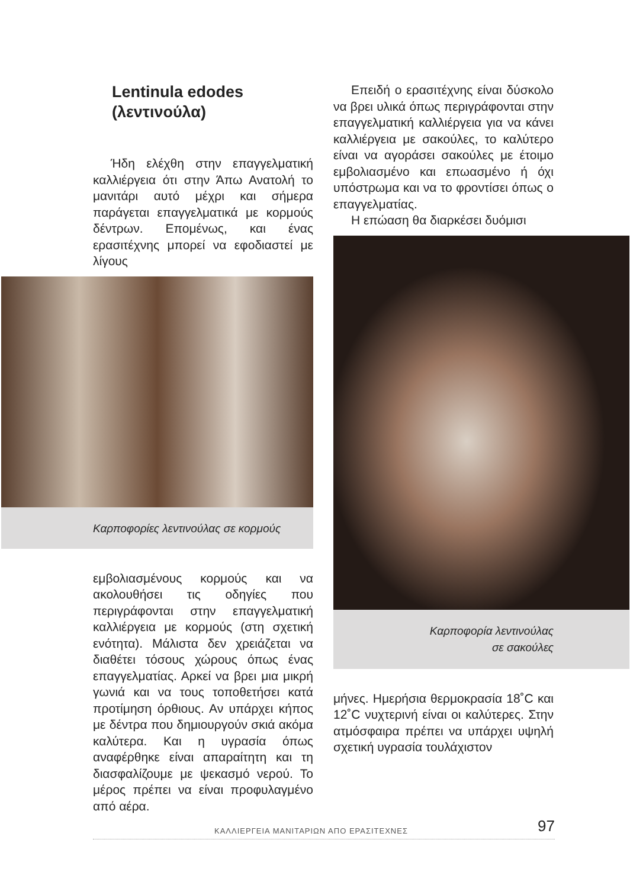Lentinula edodes
(λεντινούλα)
Ήδη ελέχθη στην επαγγελματική καλλιέργεια ότι στην Άπω Ανατολή το μανιτάρι αυτό μέχρι και σήμερα παράγεται επαγγελματικά με κορμούς δέντρων. Επομένως, και ένας ερασιτέχνης μπορεί να εφοδιαστεί με λίγους
Καρποφορίες λεντινούλας σε κορμούς
εμβολιασμένους κορμούς και να ακολουθήσει τις οδηγίες που περιγράφονται στην επαγγελματική καλλιέργεια με κορμούς (στη σχετική ενότητα). Μάλιστα δεν χρειάζεται να διαθέτει τόσους χώρους όπως ένας επαγγελματίας. Αρκεί να βρει μια μικρή γωνιά και να τους τοποθετήσει κατά προτίμηση όρθιους. Αν υπάρχει κήπος με δέντρα που δημιουργούν σκιά ακόμα καλύτερα. Και η υγρασία όπως αναφέρθηκε είναι απαραίτητη και τη διασφαλίζουμε με ψεκασμό νερού. Το μέρος πρέπει να είναι προφυλαγμένο από αέρα.
Επειδή ο ερασιτέχνης είναι δύσκολο να βρει υλικά όπως περιγράφονται στην επαγγελματική καλλιέργεια για να κάνει καλλιέργεια με σακούλες, το καλύτερο είναι να αγοράσει σακούλες με έτοιμο εμβολιασμένο και επωασμένο ή όχι υπόστρωμα και να το φροντίσει όπως ο επαγγελματίας.
Η επώαση θα διαρκέσει δυόμισι
Καρποφορία λεντινούλας
σε σακούλες
μήνες. Ημερήσια θερμοκρασία 18˚C και 12˚C νυχτερινή είναι οι καλύτερες. Στην ατμόσφαιρα πρέπει να υπάρχει υψηλή σχετική υγρασία τουλάχιστον
ΚΑΛΛΙΕΡΓΕΙΑ ΜΑΝΙΤΑΡΙΩΝ ΑΠΟ ΕΡΑΣΙΤΕΧΝΕΣ 97